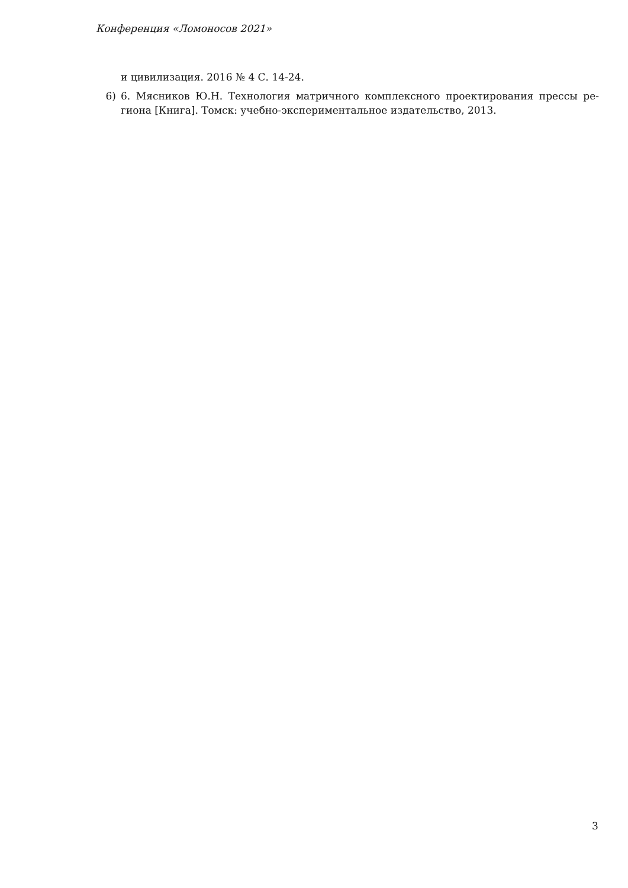Конференция «Ломоносов 2021»
и цивилизация. 2016 № 4 С. 14-24.
6) 6. Мясников Ю.Н. Технология матричного комплексного проектирования прессы ре­гиона [Книга]. Томск: учебно-экспериментальное издательство, 2013.
3